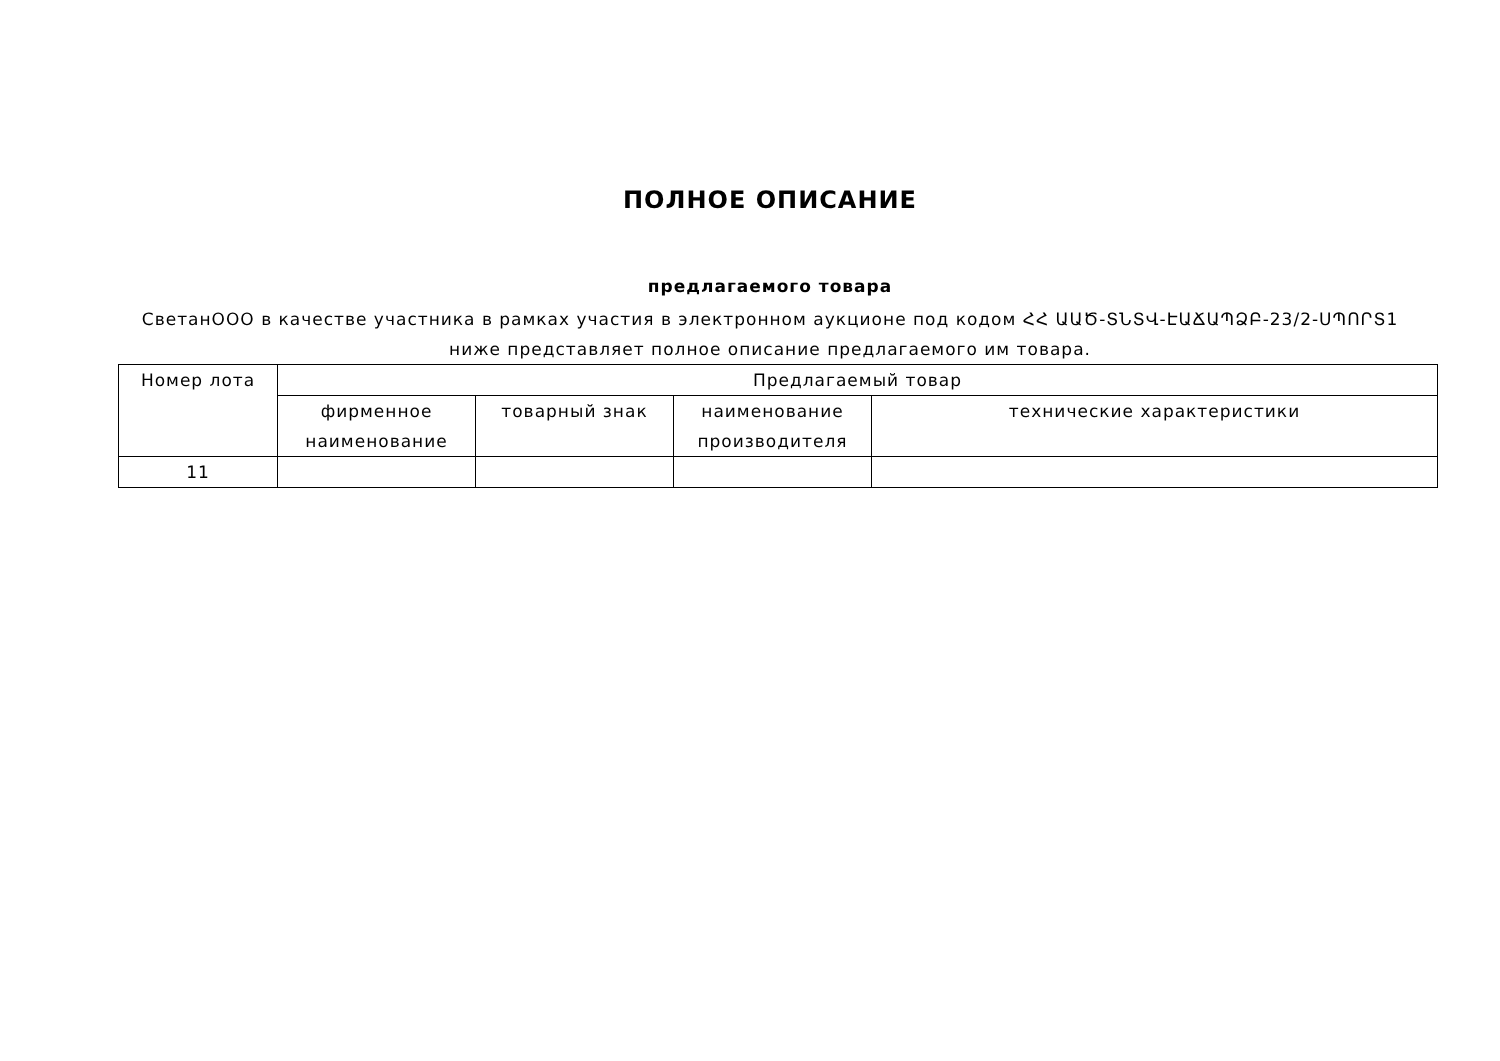ПОЛНОЕ ОПИСАНИЕ
предлагаемого товара
СветанООО в качестве участника в рамках участия в электронном аукционе под кодом ՀՀ ԱԱԾ-ՏՆՏՎ-ԷԱՃԱՊՁԲ-23/2-ՍՊՈՐՏ1
ниже представляет полное описание предлагаемого им товара.
| Номер лота | Предлагаемый товар | | | |
| --- | --- | --- | --- | --- |
| | фирменное наименование | товарный знак | наименование производителя | технические характеристики |
| 11 | | | | |